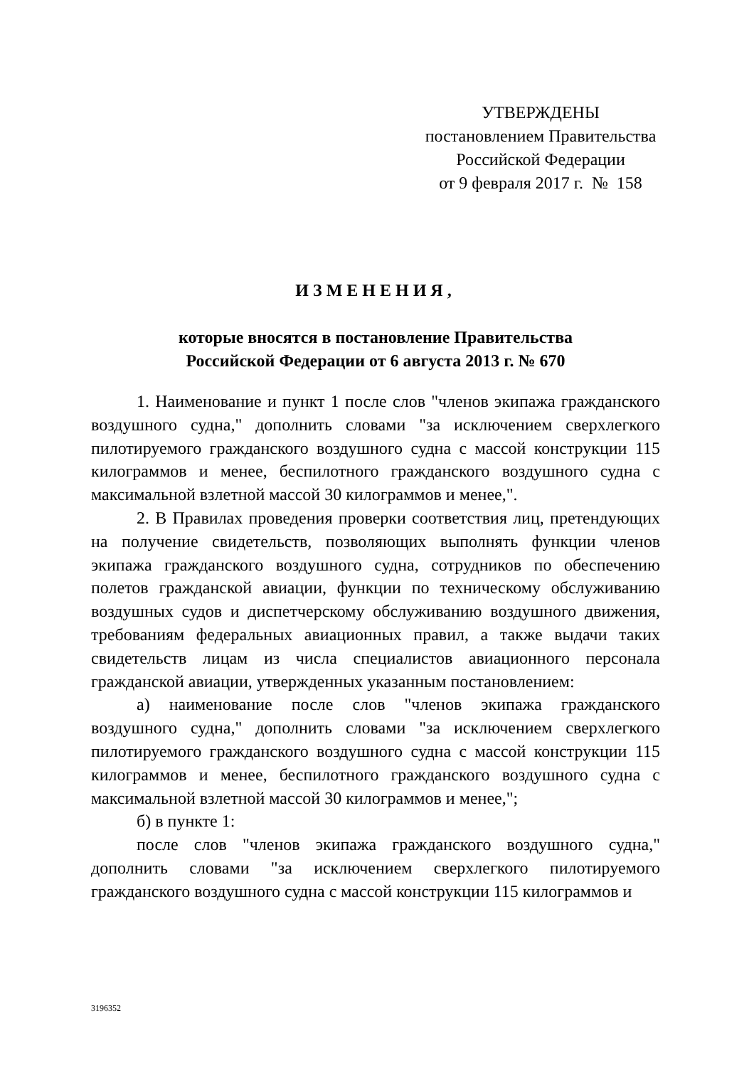УТВЕРЖДЕНЫ
постановлением Правительства
Российской Федерации
от 9 февраля 2017 г. № 158
ИЗМЕНЕНИЯ,
которые вносятся в постановление Правительства
Российской Федерации от 6 августа 2013 г. № 670
1. Наименование и пункт 1 после слов "членов экипажа гражданского воздушного судна," дополнить словами "за исключением сверхлегкого пилотируемого гражданского воздушного судна с массой конструкции 115 килограммов и менее, беспилотного гражданского воздушного судна с максимальной взлетной массой 30 килограммов и менее,".
2. В Правилах проведения проверки соответствия лиц, претендующих на получение свидетельств, позволяющих выполнять функции членов экипажа гражданского воздушного судна, сотрудников по обеспечению полетов гражданской авиации, функции по техническому обслуживанию воздушных судов и диспетчерскому обслуживанию воздушного движения, требованиям федеральных авиационных правил, а также выдачи таких свидетельств лицам из числа специалистов авиационного персонала гражданской авиации, утвержденных указанным постановлением:
а) наименование после слов "членов экипажа гражданского воздушного судна," дополнить словами "за исключением сверхлегкого пилотируемого гражданского воздушного судна с массой конструкции 115 килограммов и менее, беспилотного гражданского воздушного судна с максимальной взлетной массой 30 килограммов и менее,";
б) в пункте 1:
после слов "членов экипажа гражданского воздушного судна," дополнить словами "за исключением сверхлегкого пилотируемого гражданского воздушного судна с массой конструкции 115 килограммов и
3196352